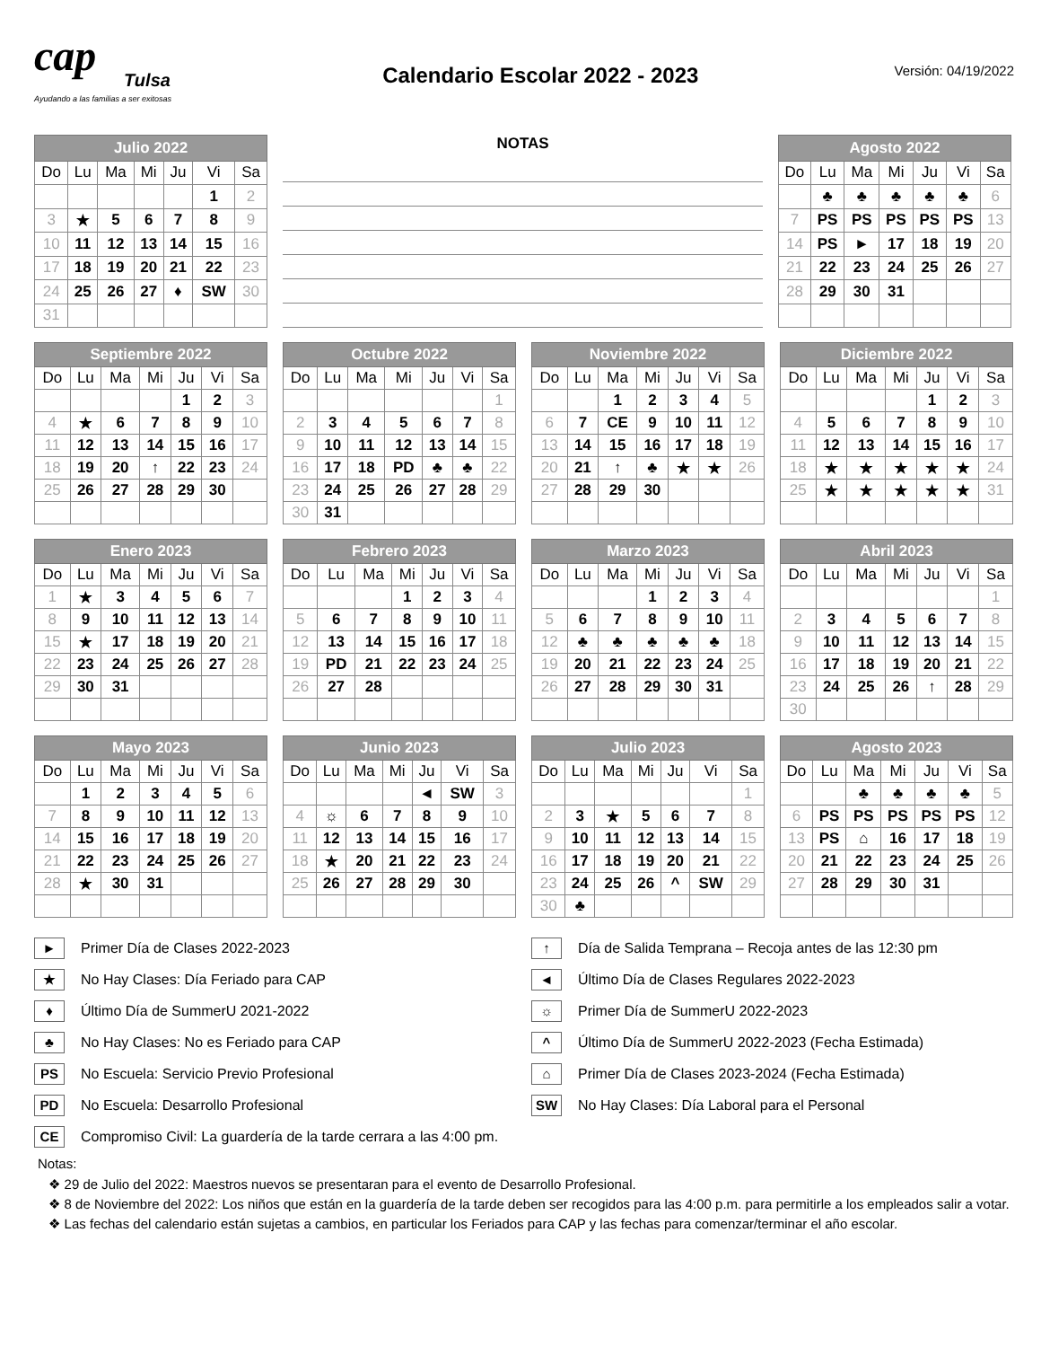cap
Tulsa
Ayudando a las familias a ser exitosas
Calendario Escolar 2022 - 2023
Versión: 04/19/2022
| Julio 2022 | | | | | | |
| --- | --- | --- | --- | --- | --- | --- |
| Do | Lu | Ma | Mi | Ju | Vi | Sa |
| | | | | | 1 | 2 |
| 3 | ★ | 5 | 6 | 7 | 8 | 9 |
| 10 | 11 | 12 | 13 | 14 | 15 | 16 |
| 17 | 18 | 19 | 20 | 21 | 22 | 23 |
| 24 | 25 | 26 | 27 | ♦ | SW | 30 |
| 31 | | | | | | |
NOTAS
| Agosto 2022 | | | | | | |
| --- | --- | --- | --- | --- | --- | --- |
| Do | Lu | Ma | Mi | Ju | Vi | Sa |
| | ♣ | ♣ | ♣ | ♣ | ♣ | 6 |
| 7 | PS | PS | PS | PS | PS | 13 |
| 14 | PS | ► | 17 | 18 | 19 | 20 |
| 21 | 22 | 23 | 24 | 25 | 26 | 27 |
| 28 | 29 | 30 | 31 | | | |
| Septiembre 2022 | | | | | | |
| --- | --- | --- | --- | --- | --- | --- |
| Do | Lu | Ma | Mi | Ju | Vi | Sa |
| | | | | 1 | 2 | 3 |
| 4 | ★ | 6 | 7 | 8 | 9 | 10 |
| 11 | 12 | 13 | 14 | 15 | 16 | 17 |
| 18 | 19 | 20 | ↑ | 22 | 23 | 24 |
| 25 | 26 | 27 | 28 | 29 | 30 | |
| Octubre 2022 | | | | | | |
| --- | --- | --- | --- | --- | --- | --- |
| Do | Lu | Ma | Mi | Ju | Vi | Sa |
| | | | | | | 1 |
| 2 | 3 | 4 | 5 | 6 | 7 | 8 |
| 9 | 10 | 11 | 12 | 13 | 14 | 15 |
| 16 | 17 | 18 | PD | ♣ | ♣ | 22 |
| 23 | 24 | 25 | 26 | 27 | 28 | 29 |
| 30 | 31 | | | | | |
| Noviembre 2022 | | | | | | |
| --- | --- | --- | --- | --- | --- | --- |
| Do | Lu | Ma | Mi | Ju | Vi | Sa |
| | | 1 | 2 | 3 | 4 | 5 |
| 6 | 7 | CE | 9 | 10 | 11 | 12 |
| 13 | 14 | 15 | 16 | 17 | 18 | 19 |
| 20 | 21 | ↑ | ♣ | ★ | ★ | 26 |
| 27 | 28 | 29 | 30 | | | |
| Diciembre 2022 | | | | | | |
| --- | --- | --- | --- | --- | --- | --- |
| Do | Lu | Ma | Mi | Ju | Vi | Sa |
| | | | | 1 | 2 | 3 |
| 4 | 5 | 6 | 7 | 8 | 9 | 10 |
| 11 | 12 | 13 | 14 | 15 | 16 | 17 |
| 18 | ★ | ★ | ★ | ★ | ★ | 24 |
| 25 | ★ | ★ | ★ | ★ | ★ | 31 |
| Enero 2023 | | | | | | |
| --- | --- | --- | --- | --- | --- | --- |
| Do | Lu | Ma | Mi | Ju | Vi | Sa |
| 1 | ★ | 3 | 4 | 5 | 6 | 7 |
| 8 | 9 | 10 | 11 | 12 | 13 | 14 |
| 15 | ★ | 17 | 18 | 19 | 20 | 21 |
| 22 | 23 | 24 | 25 | 26 | 27 | 28 |
| 29 | 30 | 31 | | | | |
| Febrero 2023 | | | | | | |
| --- | --- | --- | --- | --- | --- | --- |
| Do | Lu | Ma | Mi | Ju | Vi | Sa |
| | | | 1 | 2 | 3 | 4 |
| 5 | 6 | 7 | 8 | 9 | 10 | 11 |
| 12 | 13 | 14 | 15 | 16 | 17 | 18 |
| 19 | PD | 21 | 22 | 23 | 24 | 25 |
| 26 | 27 | 28 | | | | |
| Marzo 2023 | | | | | | |
| --- | --- | --- | --- | --- | --- | --- |
| Do | Lu | Ma | Mi | Ju | Vi | Sa |
| | | | 1 | 2 | 3 | 4 |
| 5 | 6 | 7 | 8 | 9 | 10 | 11 |
| 12 | ♣ | ♣ | ♣ | ♣ | ♣ | 18 |
| 19 | 20 | 21 | 22 | 23 | 24 | 25 |
| 26 | 27 | 28 | 29 | 30 | 31 | |
| Abril 2023 | | | | | | |
| --- | --- | --- | --- | --- | --- | --- |
| Do | Lu | Ma | Mi | Ju | Vi | Sa |
| | | | | | | 1 |
| 2 | 3 | 4 | 5 | 6 | 7 | 8 |
| 9 | 10 | 11 | 12 | 13 | 14 | 15 |
| 16 | 17 | 18 | 19 | 20 | 21 | 22 |
| 23 | 24 | 25 | 26 | ↑ | 28 | 29 |
| 30 | | | | | | |
| Mayo 2023 | | | | | | |
| --- | --- | --- | --- | --- | --- | --- |
| Do | Lu | Ma | Mi | Ju | Vi | Sa |
| | 1 | 2 | 3 | 4 | 5 | 6 |
| 7 | 8 | 9 | 10 | 11 | 12 | 13 |
| 14 | 15 | 16 | 17 | 18 | 19 | 20 |
| 21 | 22 | 23 | 24 | 25 | 26 | 27 |
| 28 | ★ | 30 | 31 | | | |
| Junio 2023 | | | | | | |
| --- | --- | --- | --- | --- | --- | --- |
| Do | Lu | Ma | Mi | Ju | Vi | Sa |
| | | | | ◄ | SW | 3 |
| 4 | ☼ | 6 | 7 | 8 | 9 | 10 |
| 11 | 12 | 13 | 14 | 15 | 16 | 17 |
| 18 | ★ | 20 | 21 | 22 | 23 | 24 |
| 25 | 26 | 27 | 28 | 29 | 30 | |
| Julio 2023 | | | | | | |
| --- | --- | --- | --- | --- | --- | --- |
| Do | Lu | Ma | Mi | Ju | Vi | Sa |
| | | | | | | 1 |
| 2 | 3 | ★ | 5 | 6 | 7 | 8 |
| 9 | 10 | 11 | 12 | 13 | 14 | 15 |
| 16 | 17 | 18 | 19 | 20 | 21 | 22 |
| 23 | 24 | 25 | 26 | ^ | SW | 29 |
| 30 | ♣ | | | | | |
| Agosto 2023 | | | | | | |
| --- | --- | --- | --- | --- | --- | --- |
| Do | Lu | Ma | Mi | Ju | Vi | Sa |
| | | ♣ | ♣ | ♣ | ♣ | 5 |
| 6 | PS | PS | PS | PS | PS | 12 |
| 13 | PS | ⌂ | 16 | 17 | 18 | 19 |
| 20 | 21 | 22 | 23 | 24 | 25 | 26 |
| 27 | 28 | 29 | 30 | 31 | | |
►
Primer Día de Clases 2022-2023
★
No Hay Clases: Día Feriado para CAP
♦
Último Día de SummerU 2021-2022
♣
No Hay Clases: No es Feriado para CAP
PS
No Escuela: Servicio Previo Profesional
PD
No Escuela: Desarrollo Profesional
CE
Compromiso Civil: La guardería de la tarde cerrara a las 4:00 pm.
↑
Día de Salida Temprana – Recoja antes de las 12:30 pm
◄
Último Día de Clases Regulares 2022-2023
☼
Primer Día de SummerU 2022-2023
^
Último Día de SummerU 2022-2023 (Fecha Estimada)
⌂
Primer Día de Clases 2023-2024 (Fecha Estimada)
SW
No Hay Clases: Día Laboral para el Personal
Notas:
❖ 29 de Julio del 2022: Maestros nuevos se presentaran para el evento de Desarrollo Profesional.
❖ 8 de Noviembre del 2022: Los niños que están en la guardería de la tarde deben ser recogidos para las 4:00 p.m. para permitirle a los empleados salir a votar.
❖ Las fechas del calendario están sujetas a cambios, en particular los Feriados para CAP y las fechas para comenzar/terminar el año escolar.